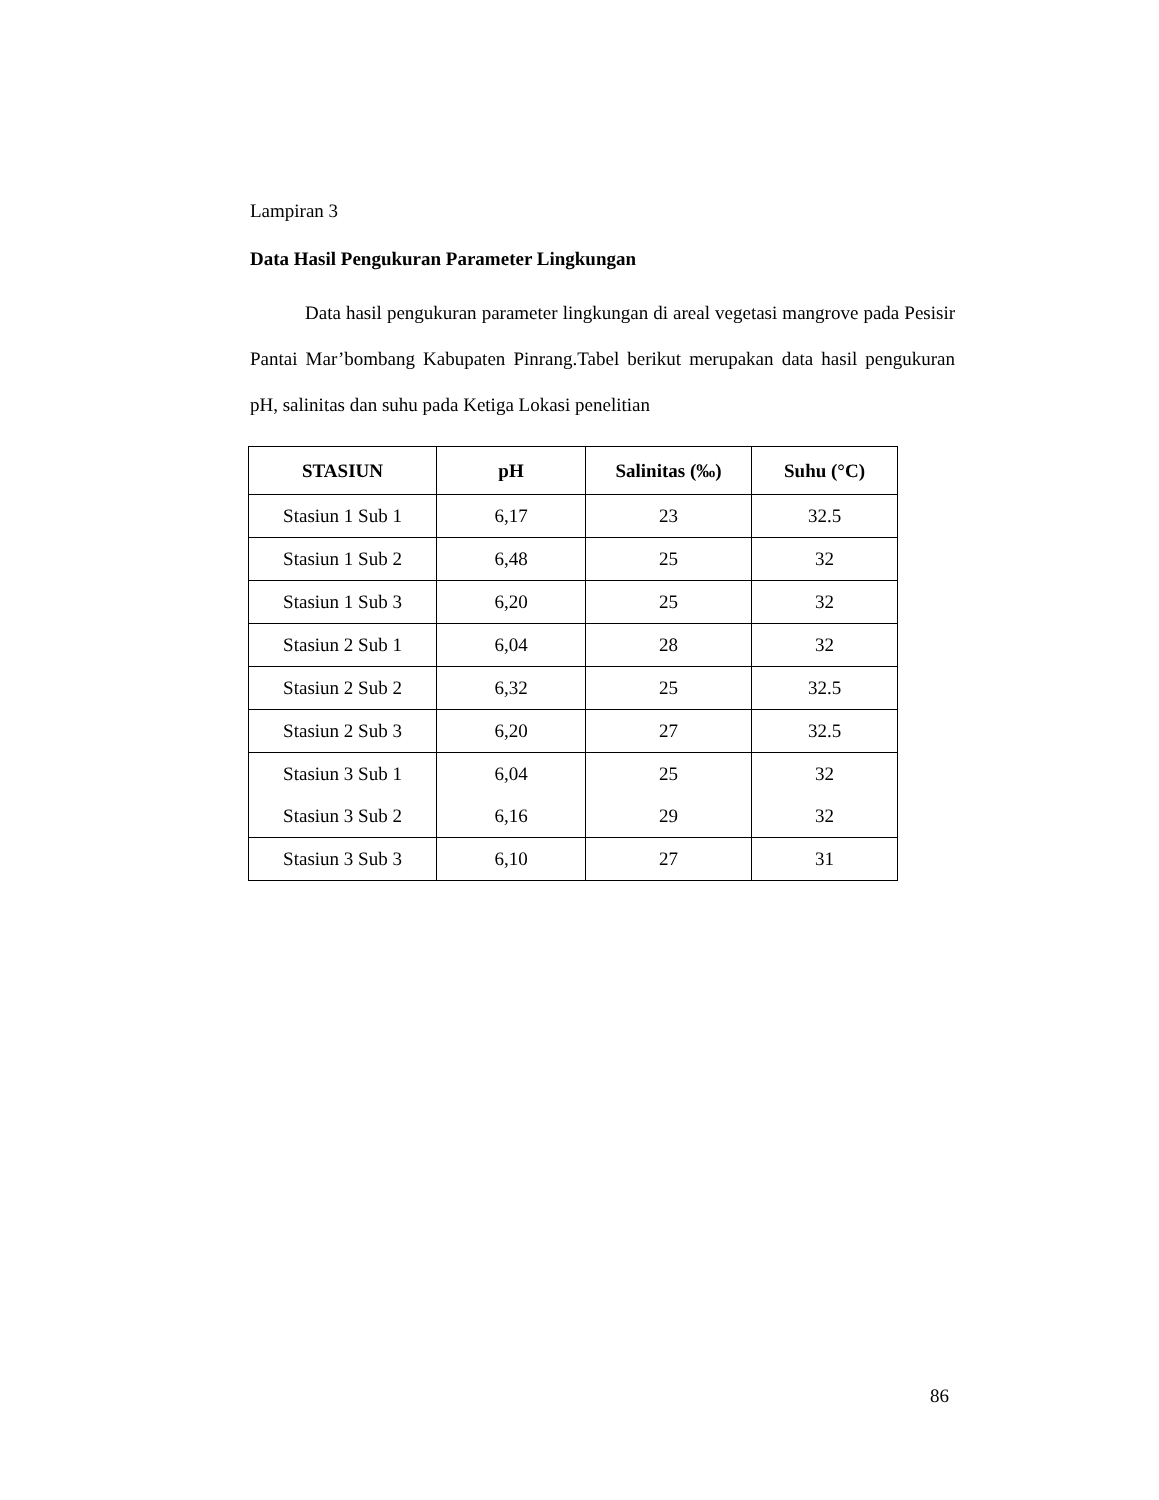Lampiran 3
Data Hasil Pengukuran Parameter Lingkungan
Data hasil pengukuran parameter lingkungan di areal vegetasi mangrove pada Pesisir Pantai Mar’bombang Kabupaten Pinrang.Tabel berikut merupakan data hasil pengukuran pH, salinitas dan suhu pada Ketiga Lokasi penelitian
| STASIUN | pH | Salinitas (‰) | Suhu (°C) |
| --- | --- | --- | --- |
| Stasiun 1 Sub 1 | 6,17 | 23 | 32.5 |
| Stasiun 1 Sub 2 | 6,48 | 25 | 32 |
| Stasiun 1 Sub 3 | 6,20 | 25 | 32 |
| Stasiun 2 Sub 1 | 6,04 | 28 | 32 |
| Stasiun 2 Sub 2 | 6,32 | 25 | 32.5 |
| Stasiun 2 Sub 3 | 6,20 | 27 | 32.5 |
| Stasiun 3 Sub 1 | 6,04 | 25 | 32 |
| Stasiun 3 Sub 2 | 6,16 | 29 | 32 |
| Stasiun 3 Sub 3 | 6,10 | 27 | 31 |
86